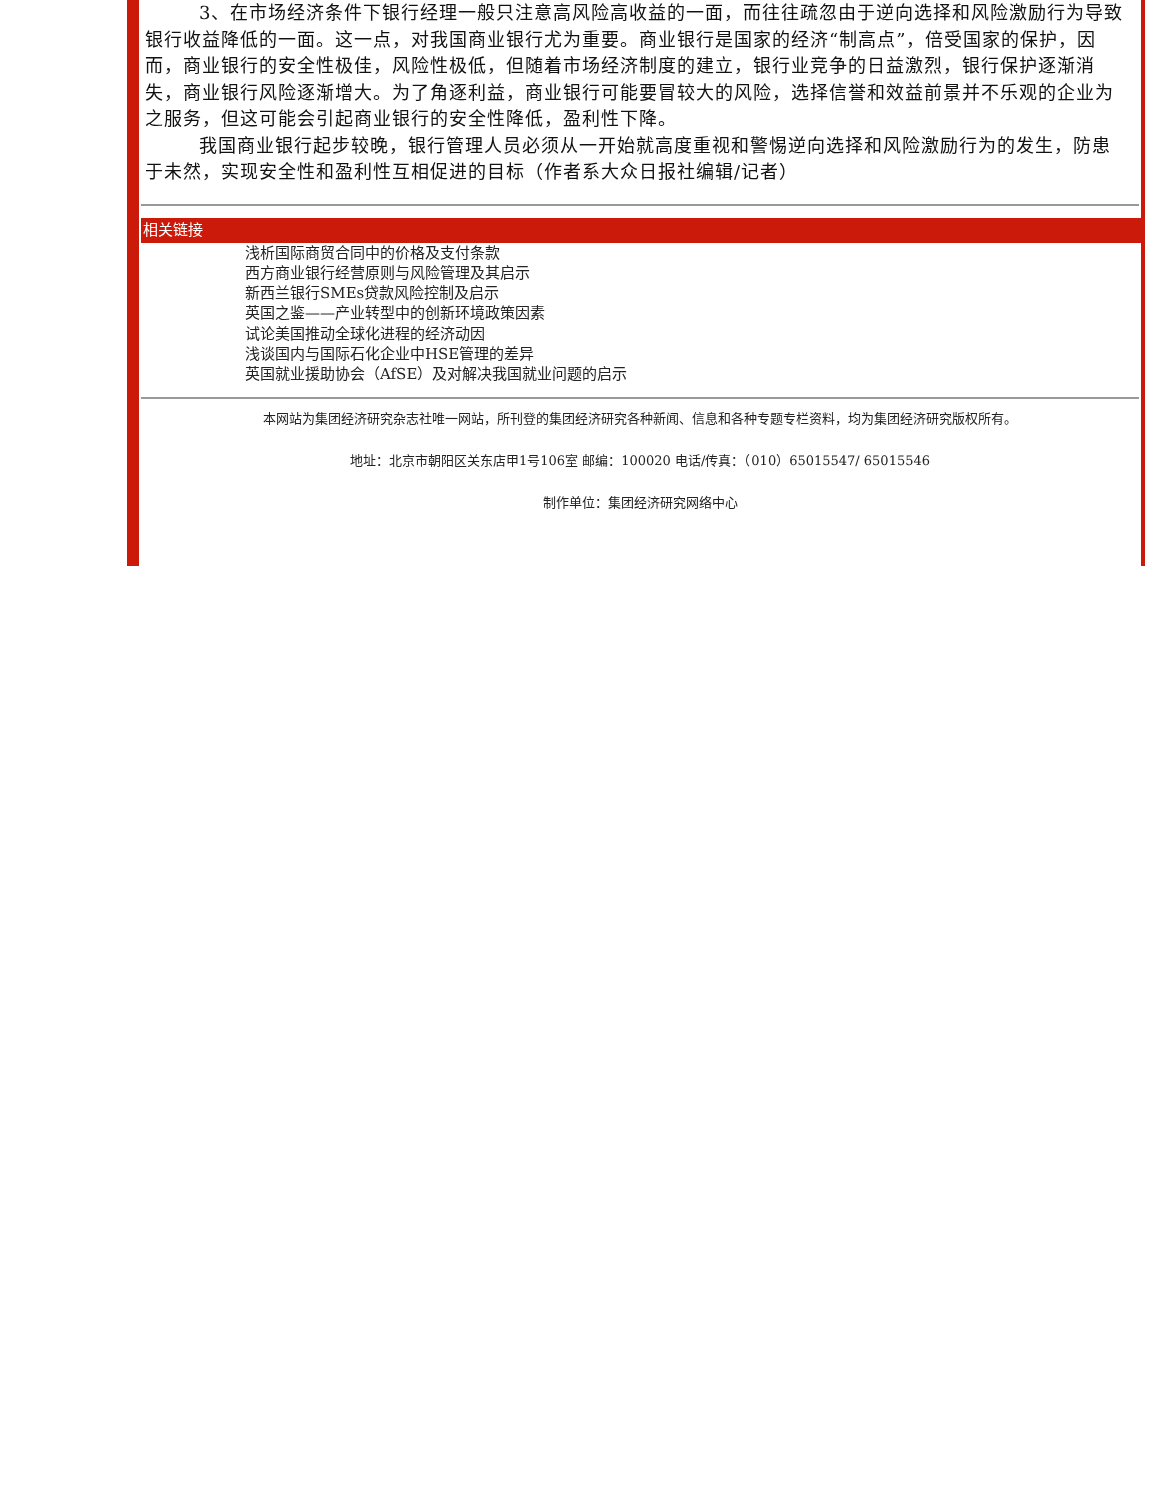3、在市场经济条件下银行经理一般只注意高风险高收益的一面，而往往疏忽由于逆向选择和风险激励行为导致银行收益降低的一面。这一点，对我国商业银行尤为重要。商业银行是国家的经济“制高点”，倍受国家的保护，因而，商业银行的安全性极佳，风险性极低，但随着市场经济制度的建立，银行业竞争的日益激烈，银行保护逐渐消失，商业银行风险逐渐增大。为了角逐利益，商业银行可能要冒较大的风险，选择信誉和效益前景并不乐观的企业为之服务，但这可能会引起商业银行的安全性降低，盈利性下降。
我国商业银行起步较晚，银行管理人员必须从一开始就高度重视和警惕逆向选择和风险激励行为的发生，防患于未然，实现安全性和盈利性互相促进的目标（作者系大众日报社编辑/记者）
相关链接
浅析国际商贸合同中的价格及支付条款
西方商业银行经营原则与风险管理及其启示
新西兰银行SMEs贷款风险控制及启示
英国之鉴——产业转型中的创新环境政策因素
试论美国推动全球化进程的经济动因
浅谈国内与国际石化企业中HSE管理的差异
英国就业援助协会（AfSE）及对解决我国就业问题的启示
本网站为集团经济研究杂志社唯一网站，所刊登的集团经济研究各种新闻、信息和各种专题专栏资料，均为集团经济研究版权所有。
地址：北京市朝阳区关东店甲1号106室 邮编：100020 电话/传真：（010）65015547/ 65015546
制作单位：集团经济研究网络中心